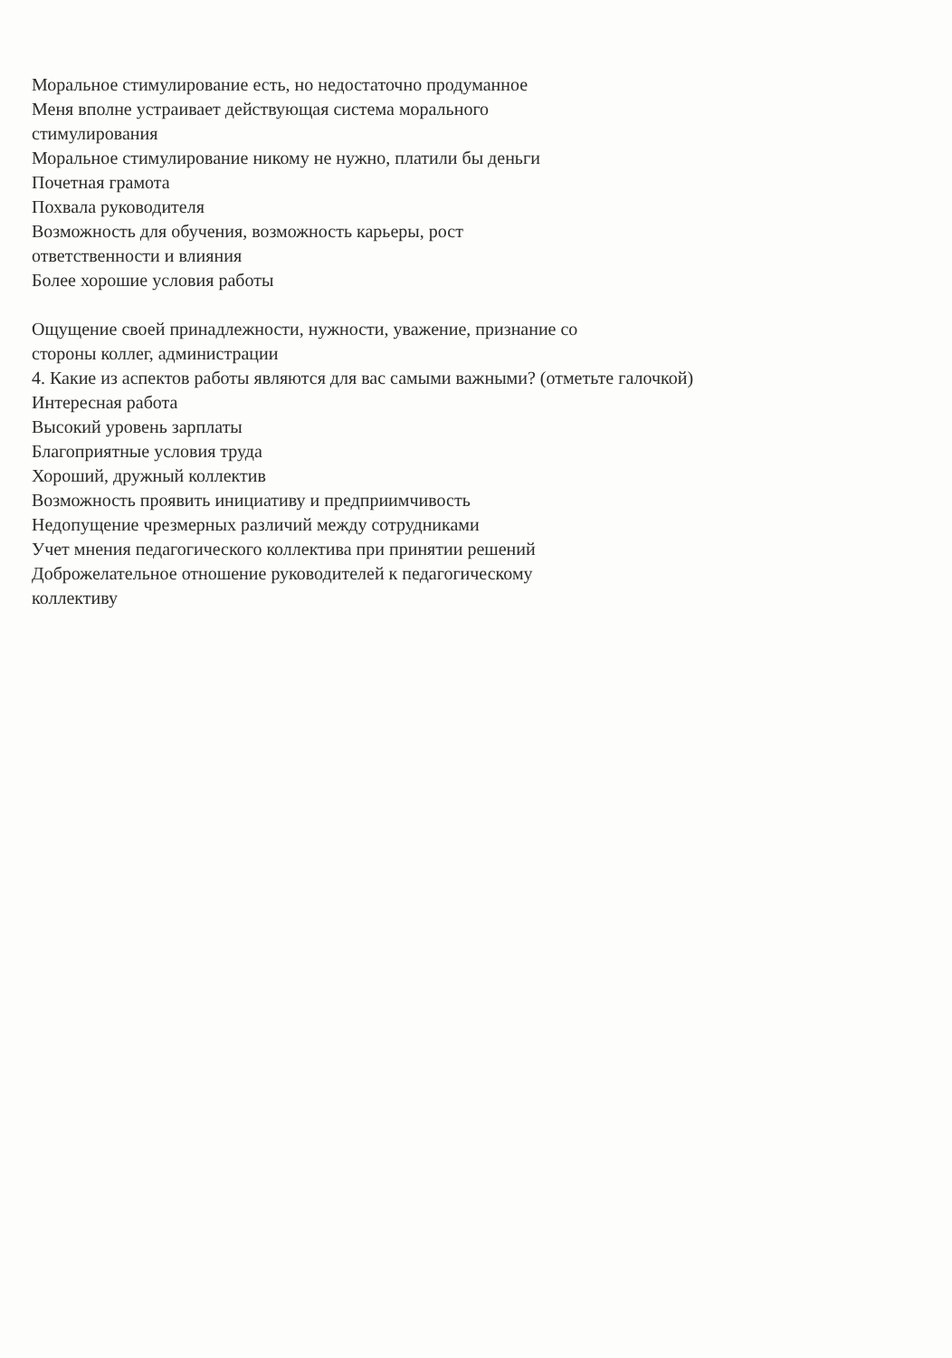Моральное стимулирование есть, но недостаточно продуманное
Меня вполне устраивает действующая система морального
стимулирования
Моральное стимулирование никому не нужно, платили бы деньги
Почетная грамота
Похвала руководителя
Возможность для обучения, возможность карьеры, рост
ответственности и влияния
Более хорошие условия работы
Ощущение своей принадлежности, нужности, уважение, признание со
стороны коллег, администрации
4. Какие из аспектов работы являются для вас самыми важными? (отметьте галочкой)
Интересная работа
Высокий уровень зарплаты
Благоприятные условия труда
Хороший, дружный коллектив
Возможность проявить инициативу и предприимчивость
Недопущение чрезмерных различий между сотрудниками
Учет мнения педагогического коллектива при принятии решений
Доброжелательное отношение руководителей к педагогическому
коллективу